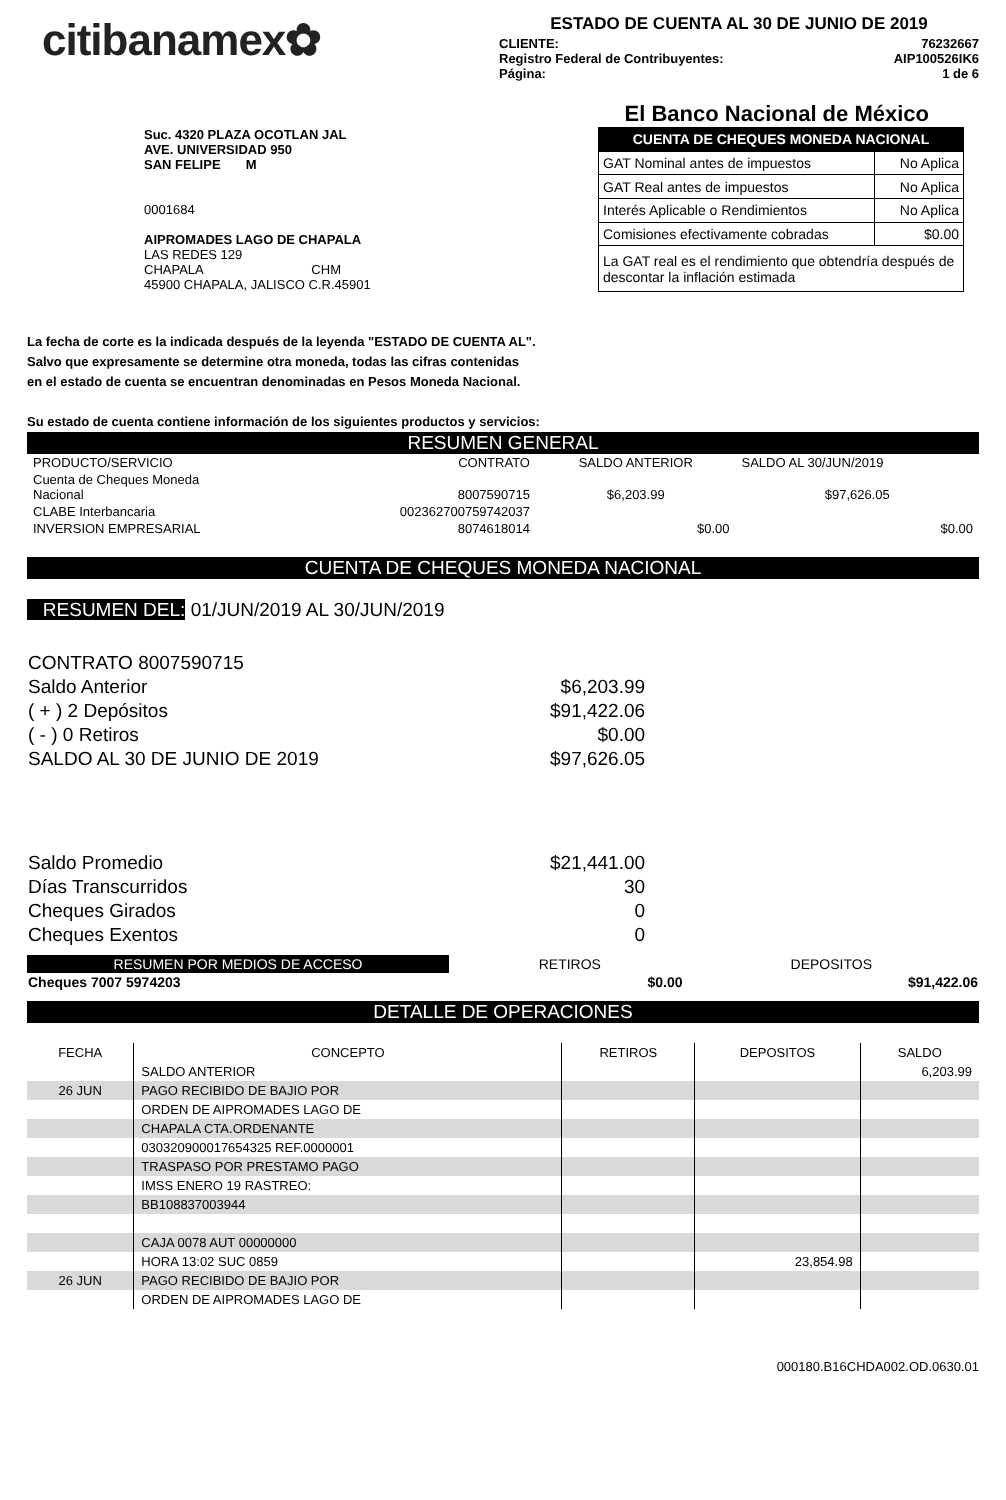citibanamex✿
ESTADO DE CUENTA AL 30 DE JUNIO DE 2019
CLIENTE: 76232667
Registro Federal de Contribuyentes: AIP100526IK6
Página: 1 de 6
El Banco Nacional de México
Suc. 4320 PLAZA OCOTLAN JAL
AVE. UNIVERSIDAD 950
SAN FELIPE M
0001684
AIPROMADES LAGO DE CHAPALA
LAS REDES 129
CHAPALA CHM
45900 CHAPALA, JALISCO C.R.45901
| CUENTA DE CHEQUES MONEDA NACIONAL | |
| --- | --- |
| GAT Nominal antes de impuestos | No Aplica |
| GAT Real antes de impuestos | No Aplica |
| Interés Aplicable o Rendimientos | No Aplica |
| Comisiones efectivamente cobradas | $0.00 |
| La GAT real es el rendimiento que obtendría después de descontar la inflación estimada | |
La fecha de corte es la indicada después de la leyenda "ESTADO DE CUENTA AL".
Salvo que expresamente se determine otra moneda, todas las cifras contenidas
en el estado de cuenta se encuentran denominadas en Pesos Moneda Nacional.
Su estado de cuenta contiene información de los siguientes productos y servicios:
RESUMEN GENERAL
| PRODUCTO/SERVICIO | CONTRATO | SALDO ANTERIOR | SALDO AL 30/JUN/2019 |
| Cuenta de Cheques Moneda Nacional | 8007590715 | $6,203.99 | $97,626.05 |
| CLABE Interbancaria | 002362700759742037 | | |
| INVERSION EMPRESARIAL | 8074618014 | $0.00 | $0.00 |
CUENTA DE CHEQUES MONEDA NACIONAL
RESUMEN DEL: 01/JUN/2019 AL 30/JUN/2019
| CONTRATO 8007590715 | |
| Saldo Anterior | $6,203.99 |
| ( + ) 2 Depósitos | $91,422.06 |
| ( - ) 0 Retiros | $0.00 |
| SALDO AL 30 DE JUNIO DE 2019 | $97,626.05 |
| Saldo Promedio | $21,441.00 |
| Días Transcurridos | 30 |
| Cheques Girados | 0 |
| Cheques Exentos | 0 |
| RESUMEN POR MEDIOS DE ACCESO | | RETIROS | DEPOSITOS |
| Cheques 7007 5974203 | | $0.00 | $91,422.06 |
DETALLE DE OPERACIONES
| FECHA | CONCEPTO | RETIROS | DEPOSITOS | SALDO |
| | SALDO ANTERIOR | | | 6,203.99 |
| 26 JUN | PAGO RECIBIDO DE BAJIO POR | | | |
| | ORDEN DE AIPROMADES LAGO DE | | | |
| | CHAPALA CTA.ORDENANTE | | | |
| | 030320900017654325 REF.0000001 | | | |
| | TRASPASO POR PRESTAMO PAGO | | | |
| | IMSS ENERO 19 RASTREO: | | | |
| | BB108837003944 | | | |
| | CAJA 0078 AUT 00000000 | | | |
| | HORA 13:02 SUC 0859 | | 23,854.98 | |
| 26 JUN | PAGO RECIBIDO DE BAJIO POR | | | |
| | ORDEN DE AIPROMADES LAGO DE | | | |
000180.B16CHDA002.OD.0630.01